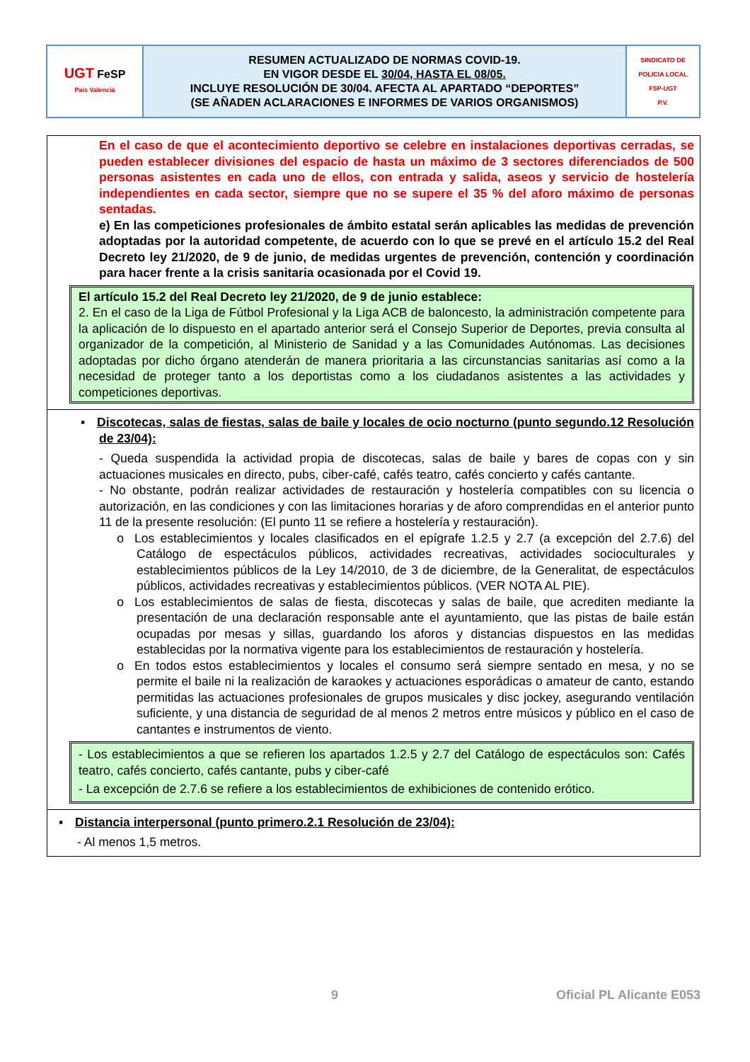| UGT FeSP País Valencià | RESUMEN ACTUALIZADO DE NORMAS COVID-19. EN VIGOR DESDE EL 30/04, HASTA EL 08/05. INCLUYE RESOLUCIÓN DE 30/04. AFECTA AL APARTADO “DEPORTES” (SE AÑADEN ACLARACIONES E INFORMES DE VARIOS ORGANISMOS) | SINDICATO DE POLICIA LOCAL FSP-UGT P.V. |
| En el caso de que el acontecimiento deportivo se celebre en instalaciones deportivas cerradas, se pueden establecer divisiones del espacio de hasta un máximo de 3 sectores diferenciados de 500 personas asistentes en cada uno de ellos, con entrada y salida, aseos y servicio de hostelería independientes en cada sector, siempre que no se supere el 35 % del aforo máximo de personas sentadas. e) En las competiciones profesionales de ámbito estatal serán aplicables las medidas de prevención adoptadas por la autoridad competente, de acuerdo con lo que se prevé en el artículo 15.2 del Real Decreto ley 21/2020, de 9 de junio, de medidas urgentes de prevención, contención y coordinación para hacer frente a la crisis sanitaria ocasionada por el Covid 19. El artículo 15.2 del Real Decreto ley 21/2020, de 9 de junio establece: 2. En el caso de la Liga de Fútbol Profesional y la Liga ACB de baloncesto, la administración competente para la aplicación de lo dispuesto en el apartado anterior será el Consejo Superior de Deportes, previa consulta al organizador de la competición, al Ministerio de Sanidad y a las Comunidades Autónomas. Las decisiones adoptadas por dicho órgano atenderán de manera prioritaria a las circunstancias sanitarias así como a la necesidad de proteger tanto a los deportistas como a los ciudadanos asistentes a las actividades y competiciones deportivas. |
| ▪ Discotecas, salas de fiestas, salas de baile y locales de ocio nocturno (punto segundo.12 Resolución de 23/04): - Queda suspendida la actividad propia de discotecas, salas de baile y bares de copas con y sin actuaciones musicales en directo, pubs, ciber-café, cafés teatro, cafés concierto y cafés cantante. - No obstante, podrán realizar actividades de restauración y hostelería compatibles con su licencia o autorización, en las condiciones y con las limitaciones horarias y de aforo comprendidas en el anterior punto 11 de la presente resolución: (El punto 11 se refiere a hostelería y restauración). o Los establecimientos y locales clasificados en el epígrafe 1.2.5 y 2.7 (a excepción del 2.7.6) del Catálogo de espectáculos públicos, actividades recreativas, actividades socioculturales y establecimientos públicos de la Ley 14/2010, de 3 de diciembre, de la Generalitat, de espectáculos públicos, actividades recreativas y establecimientos públicos. (VER NOTA AL PIE). o Los establecimientos de salas de fiesta, discotecas y salas de baile, que acrediten mediante la presentación de una declaración responsable ante el ayuntamiento, que las pistas de baile están ocupadas por mesas y sillas, guardando los aforos y distancias dispuestos en las medidas establecidas por la normativa vigente para los establecimientos de restauración y hostelería. o En todos estos establecimientos y locales el consumo será siempre sentado en mesa, y no se permite el baile ni la realización de karaokes y actuaciones esporádicas o amateur de canto, estando permitidas las actuaciones profesionales de grupos musicales y disc jockey, asegurando ventilación suficiente, y una distancia de seguridad de al menos 2 metros entre músicos y público en el caso de cantantes e instrumentos de viento. - Los establecimientos a que se refieren los apartados 1.2.5 y 2.7 del Catálogo de espectáculos son: Cafés teatro, cafés concierto, cafés cantante, pubs y ciber-café - La excepción de 2.7.6 se refiere a los establecimientos de exhibiciones de contenido erótico. |
| ▪ Distancia interpersonal (punto primero.2.1 Resolución de 23/04): - Al menos 1,5 metros. |
9 Oficial PL Alicante E053